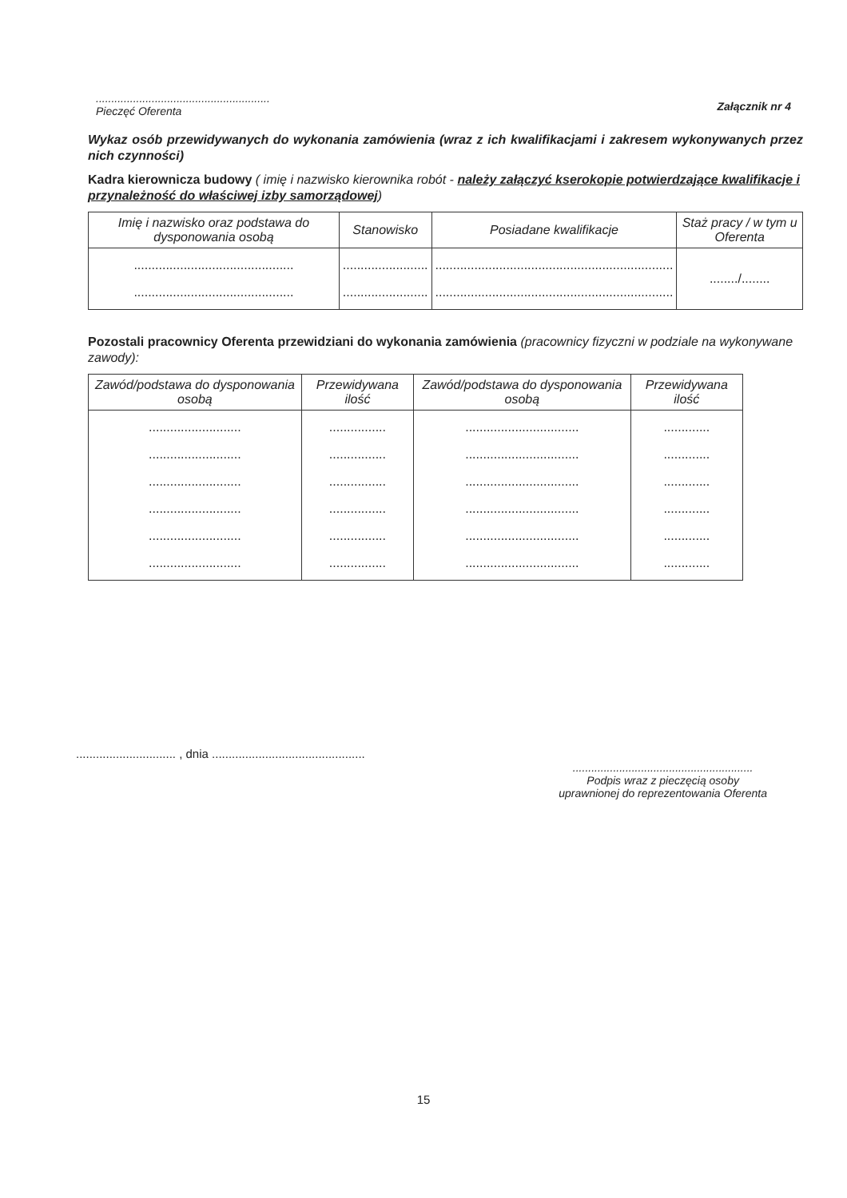........................................................
Pieczęć Oferenta
Załącznik nr 4
Wykaz osób przewidywanych do wykonania zamówienia (wraz z ich kwalifikacjami i zakresem wykonywanych przez nich czynności)
Kadra kierownicza budowy ( imię i nazwisko kierownika robót - należy załączyć kserokopie potwierdzające kwalifikacje i przynależność do właściwej izby samorządowej)
| Imię i nazwisko oraz podstawa do dysponowania osobą | Stanowisko | Posiadane kwalifikacje | Staż pracy / w tym u Oferenta |
| --- | --- | --- | --- |
| ............................................. ............................................. | ........................ ........................ | ................................................................... ................................................................... | ......../........ |
Pozostali pracownicy Oferenta przewidziani do wykonania zamówienia (pracownicy fizyczni w podziale na wykonywane zawody):
| Zawód/podstawa do dysponowania osobą | Przewidywana ilość | Zawód/podstawa do dysponowania osobą | Przewidywana ilość |
| --- | --- | --- | --- |
| .......................... .......................... .......................... .......................... .......................... .......................... | ................ ................ ................ ................ ................ ................ | ................................ ................................ ................................ ................................ ................................ ................................ | ............. ............. ............. ............. ............. ............. |
.............................. , dnia ..............................................
..........................................................
Podpis wraz z pieczęcią osoby
uprawnionej do reprezentowania Oferenta
15